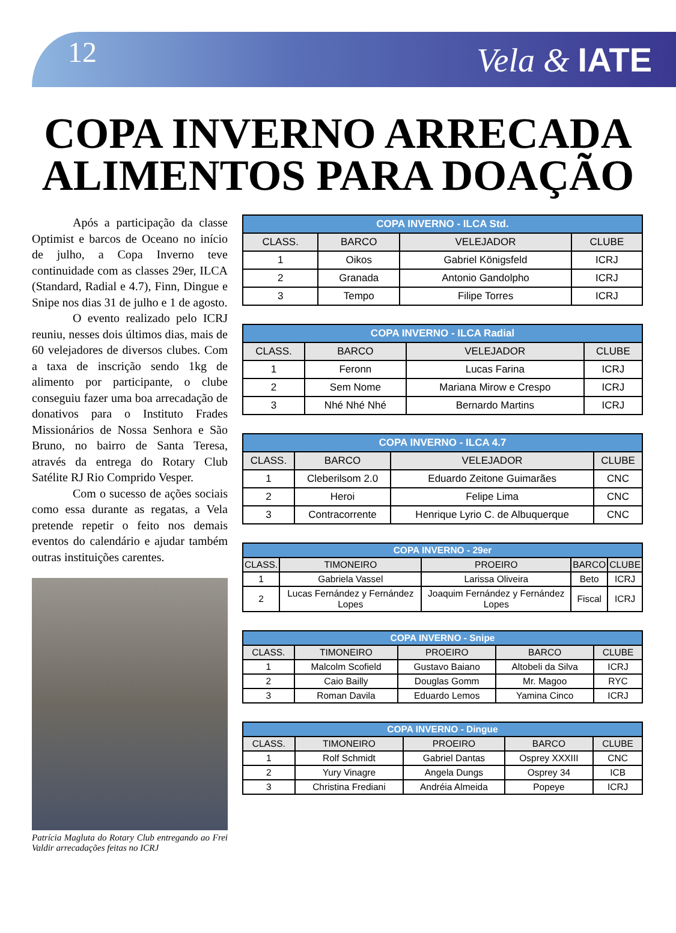12 Vela & IATE
COPA INVERNO ARRECADA
ALIMENTOS PARA DOAÇÃO
Após a participação da classe Optimist e barcos de Oceano no início de julho, a Copa Inverno teve continuidade com as classes 29er, ILCA (Standard, Radial e 4.7), Finn, Dingue e Snipe nos dias 31 de julho e 1 de agosto.
O evento realizado pelo ICRJ reuniu, nesses dois últimos dias, mais de 60 velejadores de diversos clubes. Com a taxa de inscrição sendo 1kg de alimento por participante, o clube conseguiu fazer uma boa arrecadação de donativos para o Instituto Frades Missionários de Nossa Senhora e São Bruno, no bairro de Santa Teresa, através da entrega do Rotary Club Satélite RJ Rio Comprido Vesper.
Com o sucesso de ações sociais como essa durante as regatas, a Vela pretende repetir o feito nos demais eventos do calendário e ajudar também outras instituições carentes.
Patrícia Magluta do Rotary Club entregando ao Frei Valdir arrecadações feitas no ICRJ
| COPA INVERNO - ILCA Std. | | | |
| --- | --- | --- | --- |
| CLASS. | BARCO | VELEJADOR | CLUBE |
| 1 | Oikos | Gabriel Königsfeld | ICRJ |
| 2 | Granada | Antonio Gandolpho | ICRJ |
| 3 | Tempo | Filipe Torres | ICRJ |
| COPA INVERNO - ILCA Radial | | | |
| --- | --- | --- | --- |
| CLASS. | BARCO | VELEJADOR | CLUBE |
| 1 | Feronn | Lucas Farina | ICRJ |
| 2 | Sem Nome | Mariana Mirow e Crespo | ICRJ |
| 3 | Nhé Nhé Nhé | Bernardo Martins | ICRJ |
| COPA INVERNO - ILCA 4.7 | | | |
| --- | --- | --- | --- |
| CLASS. | BARCO | VELEJADOR | CLUBE |
| 1 | Cleberilsom 2.0 | Eduardo Zeitone Guimarães | CNC |
| 2 | Heroi | Felipe Lima | CNC |
| 3 | Contracorrente | Henrique Lyrio C. de Albuquerque | CNC |
| COPA INVERNO - 29er | | | | |
| --- | --- | --- | --- | --- |
| CLASS. | TIMONEIRO | PROEIRO | BARCO | CLUBE |
| 1 | Gabriela Vassel | Larissa Oliveira | Beto | ICRJ |
| 2 | Lucas Fernández y Fernández Lopes | Joaquim Fernández y Fernández Lopes | Fiscal | ICRJ |
| COPA INVERNO - Snipe | | | | |
| --- | --- | --- | --- | --- |
| CLASS. | TIMONEIRO | PROEIRO | BARCO | CLUBE |
| 1 | Malcolm Scofield | Gustavo Baiano | Altobeli da Silva | ICRJ |
| 2 | Caio Bailly | Douglas Gomm | Mr. Magoo | RYC |
| 3 | Roman Davila | Eduardo Lemos | Yamina Cinco | ICRJ |
| COPA INVERNO - Dingue | | | | |
| --- | --- | --- | --- | --- |
| CLASS. | TIMONEIRO | PROEIRO | BARCO | CLUBE |
| 1 | Rolf Schmidt | Gabriel Dantas | Osprey XXXIII | CNC |
| 2 | Yury Vinagre | Angela Dungs | Osprey 34 | ICB |
| 3 | Christina Frediani | Andréia Almeida | Popeye | ICRJ |